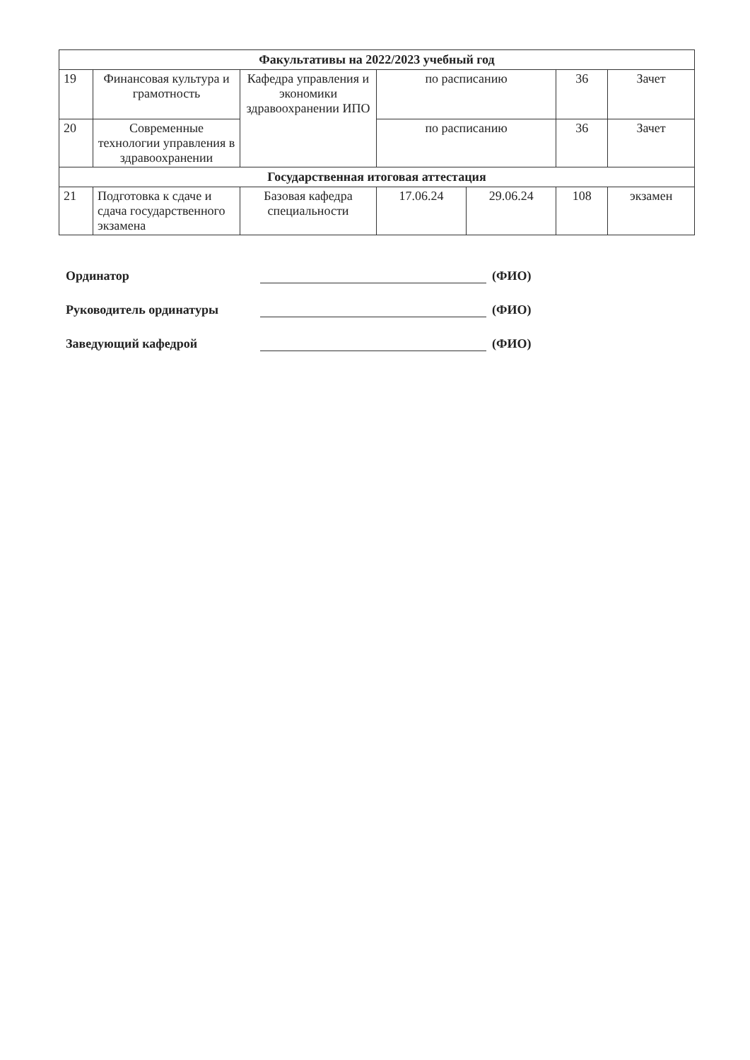| Факультативы на 2022/2023 учебный год | | | | | | |
| --- | --- | --- | --- | --- | --- | --- |
| 19 | Финансовая культура и грамотность | Кафедра управления и экономики здравоохранении ИПО | по расписанию | | 36 | Зачет |
| 20 | Современные технологии управления в здравоохранении | | по расписанию | | 36 | Зачет |
| Государственная итоговая аттестация | | | | | | |
| 21 | Подготовка к сдаче и сдача государственного экзамена | Базовая кафедра специальности | 17.06.24 | 29.06.24 | 108 | экзамен |
Ординатор (ФИО)
Руководитель ординатуры (ФИО)
Заведующий кафедрой (ФИО)